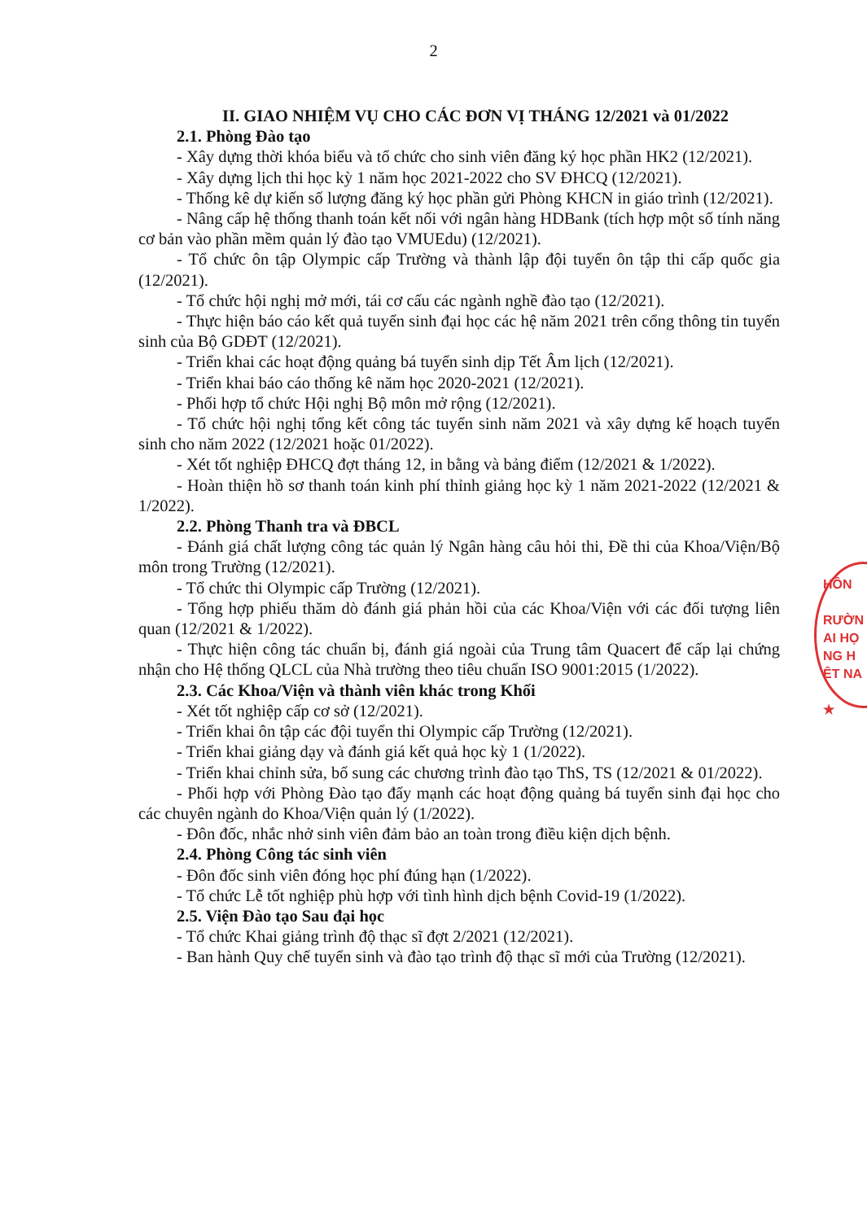2
II. GIAO NHIỆM VỤ CHO CÁC ĐƠN VỊ THÁNG 12/2021 và 01/2022
2.1. Phòng Đào tạo
- Xây dựng thời khóa biểu và tổ chức cho sinh viên đăng ký học phần HK2 (12/2021).
- Xây dựng lịch thi học kỳ 1 năm học 2021-2022 cho SV ĐHCQ (12/2021).
- Thống kê dự kiến số lượng đăng ký học phần gửi Phòng KHCN in giáo trình (12/2021).
- Nâng cấp hệ thống thanh toán kết nối với ngân hàng HDBank (tích hợp một số tính năng cơ bản vào phần mềm quản lý đào tạo VMUEdu) (12/2021).
- Tổ chức ôn tập Olympic cấp Trường và thành lập đội tuyển ôn tập thi cấp quốc gia (12/2021).
- Tổ chức hội nghị mở mới, tái cơ cấu các ngành nghề đào tạo (12/2021).
- Thực hiện báo cáo kết quả tuyển sinh đại học các hệ năm 2021 trên cổng thông tin tuyển sinh của Bộ GDĐT (12/2021).
- Triển khai các hoạt động quảng bá tuyển sinh dịp Tết Âm lịch (12/2021).
- Triển khai báo cáo thống kê năm học 2020-2021 (12/2021).
- Phối hợp tổ chức Hội nghị Bộ môn mở rộng (12/2021).
- Tổ chức hội nghị tổng kết công tác tuyển sinh năm 2021 và xây dựng kế hoạch tuyển sinh cho năm 2022 (12/2021 hoặc 01/2022).
- Xét tốt nghiệp ĐHCQ đợt tháng 12, in bằng và bảng điểm (12/2021 & 1/2022).
- Hoàn thiện hồ sơ thanh toán kinh phí thỉnh giảng học kỳ 1 năm 2021-2022 (12/2021 & 1/2022).
2.2. Phòng Thanh tra và ĐBCL
- Đánh giá chất lượng công tác quản lý Ngân hàng câu hỏi thi, Đề thi của Khoa/Viện/Bộ môn trong Trường (12/2021).
- Tổ chức thi Olympic cấp Trường (12/2021).
- Tổng hợp phiếu thăm dò đánh giá phản hồi của các Khoa/Viện với các đối tượng liên quan (12/2021 & 1/2022).
- Thực hiện công tác chuẩn bị, đánh giá ngoài của Trung tâm Quacert để cấp lại chứng nhận cho Hệ thống QLCL của Nhà trường theo tiêu chuẩn ISO 9001:2015 (1/2022).
2.3. Các Khoa/Viện và thành viên khác trong Khối
- Xét tốt nghiệp cấp cơ sở (12/2021).
- Triển khai ôn tập các đội tuyển thi Olympic cấp Trường (12/2021).
- Triển khai giảng dạy và đánh giá kết quả học kỳ 1 (1/2022).
- Triển khai chỉnh sửa, bổ sung các chương trình đào tạo ThS, TS (12/2021 & 01/2022).
- Phối hợp với Phòng Đào tạo đẩy mạnh các hoạt động quảng bá tuyển sinh đại học cho các chuyên ngành do Khoa/Viện quản lý (1/2022).
- Đôn đốc, nhắc nhở sinh viên đảm bảo an toàn trong điều kiện dịch bệnh.
2.4. Phòng Công tác sinh viên
- Đôn đốc sinh viên đóng học phí đúng hạn (1/2022).
- Tổ chức Lễ tốt nghiệp phù hợp với tình hình dịch bệnh Covid-19 (1/2022).
2.5. Viện Đào tạo Sau đại học
- Tổ chức Khai giảng trình độ thạc sĩ đợt 2/2021 (12/2021).
- Ban hành Quy chế tuyển sinh và đào tạo trình độ thạc sĩ mới của Trường (12/2021).
HÔN
RƯỜN
AI HỌ
NG H
ÊT NA
★